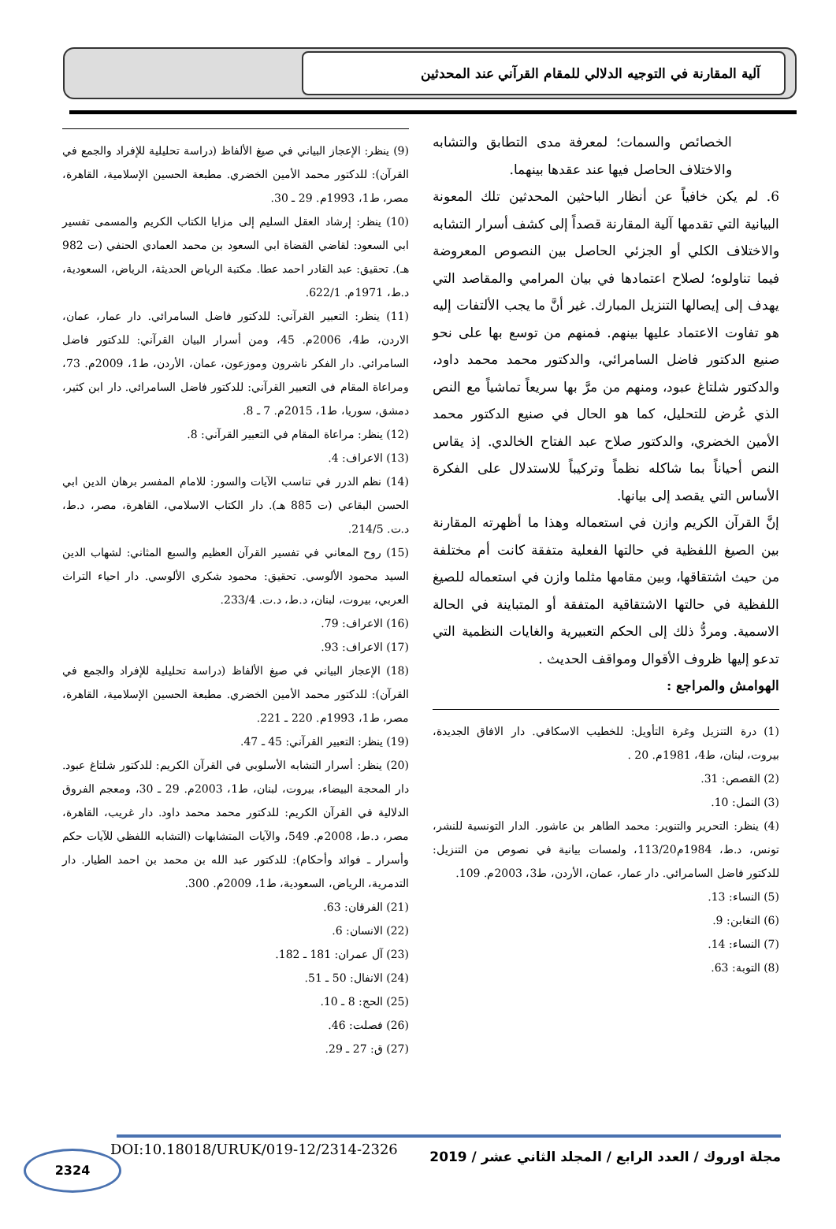آلية المقارنة في التوجيه الدلالي للمقام القرآني عند المحدثين
الخصائص والسمات؛ لمعرفة مدى التطابق والتشابه والاختلاف الحاصل فيها عند عقدها بينهما.
6. لم يكن خافياً عن أنظار الباحثين المحدثين تلك المعونة البيانية التي تقدمها آلية المقارنة قصداً إلى كشف أسرار التشابه والاختلاف الكلي أو الجزئي الحاصل بين النصوص المعروضة فيما تناولوه؛ لصلاح اعتمادها في بيان المرامي والمقاصد التي يهدف إلى إيصالها التنزيل المبارك. غير أنَّ ما يجب الألتفات إليه هو تفاوت الاعتماد عليها بينهم. فمنهم من توسع بها على نحو صنيع الدكتور فاضل السامرائي، والدكتور محمد محمد داود، والدكتور شلتاغ عبود، ومنهم من مرَّ بها سريعاً تماشياً مع النص الذي عُرض للتحليل، كما هو الحال في صنيع الدكتور محمد الأمين الخضري، والدكتور صلاح عبد الفتاح الخالدي. إذ يقاس النص أحياناً بما شاكله نظماً وتركيباً للاستدلال على الفكرة الأساس التي يقصد إلى بيانها.
إنَّ القرآن الكريم وازن في استعماله وهذا ما أظهرته المقارنة بين الصيغ اللفظية في حالتها الفعلية متفقة كانت أم مختلفة من حيث اشتقاقها، وبين مقامها مثلما وازن في استعماله للصيغ اللفظية في حالتها الاشتقاقية المتفقة أو المتباينة في الحالة الاسمية. ومردُّ ذلك إلى الحكم التعبيرية والغايات النظمية التي تدعو إليها ظروف الأقوال ومواقف الحديث .
الهوامش والمراجع :
(1) درة التنزيل وغرة التأويل: للخطيب الاسكافي. دار الافاق الجديدة، بيروت، لبنان، ط4، 1981م. 20 .
(2) القصص: 31.
(3) النمل: 10.
(4) ينظر: التحرير والتنوير: محمد الطاهر بن عاشور. الدار التونسية للنشر، تونس، د.ط، 1984م113/20، ولمسات بيانية في نصوص من التنزيل: للدكتور فاضل السامرائي. دار عمار، عمان، الأردن، ط3، 2003م. 109.
(5) النساء: 13.
(6) التغابن: 9.
(7) النساء: 14.
(8) التوبة: 63.
(9) ينظر: الإعجاز البياني في صيغ الألفاظ (دراسة تحليلية للإفراد والجمع في القرآن): للدكتور محمد الأمين الخضري. مطبعة الحسين الإسلامية، القاهرة، مصر، ط1، 1993م. 29 ـ 30.
(10) ينظر: إرشاد العقل السليم إلى مزايا الكتاب الكريم والمسمى تفسير ابي السعود: لقاضي القضاة ابي السعود بن محمد العمادي الحنفي (ت 982 هـ). تحقيق: عبد القادر احمد عطا. مكتبة الرياض الحديثة، الرياض، السعودية، د.ط، 1971م. 622/1.
(11) ينظر: التعبير القرآني: للدكتور فاضل السامرائي. دار عمار، عمان، الاردن، ط4، 2006م. 45، ومن أسرار البيان القرآني: للدكتور فاضل السامرائي. دار الفكر ناشرون وموزعون، عمان، الأردن، ط1، 2009م. 73، ومراعاة المقام في التعبير القرآني: للدكتور فاضل السامرائي. دار ابن كثير، دمشق، سوريا، ط1، 2015م. 7 ـ 8.
(12) ينظر: مراعاة المقام في التعبير القرآني: 8.
(13) الاعراف: 4.
(14) نظم الدرر في تناسب الآيات والسور: للامام المفسر برهان الدين ابي الحسن البقاعي (ت 885 هـ). دار الكتاب الاسلامي، القاهرة، مصر، د.ط، د.ت. 214/5.
(15) روح المعاني في تفسير القرآن العظيم والسبع المثاني: لشهاب الدين السيد محمود الألوسي. تحقيق: محمود شكري الألوسي. دار احياء التراث العربي، بيروت، لبنان، د.ط، د.ت. 233/4.
(16) الاعراف: 79.
(17) الاعراف: 93.
(18) الإعجاز البياني في صيغ الألفاظ (دراسة تحليلية للإفراد والجمع في القرآن): للدكتور محمد الأمين الخضري. مطبعة الحسين الإسلامية، القاهرة، مصر، ط1، 1993م. 220 ـ 221.
(19) ينظر: التعبير القرآني: 45 ـ 47.
(20) ينظر: أسرار التشابه الأسلوبي في القرآن الكريم: للدكتور شلتاغ عبود. دار المحجة البيضاء، بيروت، لبنان، ط1، 2003م. 29 ـ 30، ومعجم الفروق الدلالية في القرآن الكريم: للدكتور محمد محمد داود. دار غريب، القاهرة، مصر، د.ط، 2008م. 549، والآيات المتشابهات (التشابه اللفظي للآيات حكم وأسرار ـ فوائد وأحكام): للدكتور عبد الله بن محمد بن احمد الطيار. دار التدمرية، الرياض، السعودية، ط1، 2009م. 300.
(21) الفرقان: 63.
(22) الانسان: 6.
(23) آل عمران: 181 ـ 182.
(24) الانفال: 50 ـ 51.
(25) الحج: 8 ـ 10.
(26) فصلت: 46.
(27) ق: 27 ـ 29.
مجلة اوروك / العدد الرابع / المجلد الثاني عشر / 2019
DOI:10.18018/URUK/019-12/2314-2326
2324